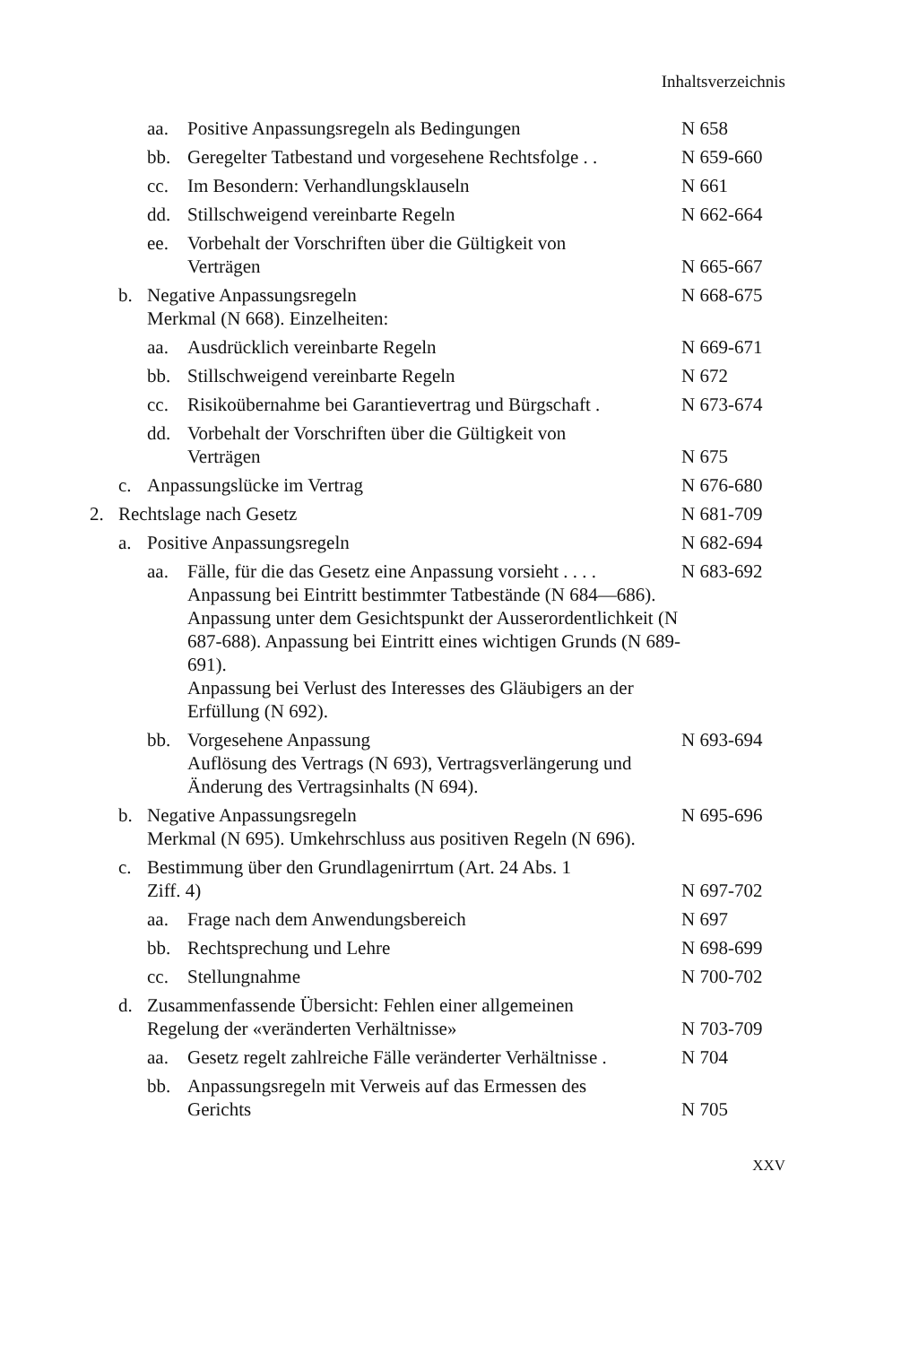Inhaltsverzeichnis
aa. Positive Anpassungsregeln als Bedingungen N 658
bb. Geregelter Tatbestand und vorgesehene Rechtsfolge . . N 659-660
cc. Im Besondern: Verhandlungsklauseln N 661
dd. Stillschweigend vereinbarte Regeln N 662-664
ee. Vorbehalt der Vorschriften über die Gültigkeit von
Verträgen
N 665-667
b. Negative Anpassungsregeln
Merkmal (N 668). Einzelheiten: N 668-675
aa. Ausdrücklich vereinbarte Regeln N 669-671
bb. Stillschweigend vereinbarte Regeln N 672
cc. Risikoübernahme bei Garantievertrag und Bürgschaft . N 673-674
dd. Vorbehalt der Vorschriften über die Gültigkeit von
Verträgen
N 675
c. Anpassungslücke im Vertrag N 676-680
2. Rechtslage nach Gesetz N 681-709
a. Positive Anpassungsregeln N 682-694
aa. Fälle, für die das Gesetz eine Anpassung vorsieht . . . .
Anpassung bei Eintritt bestimmter Tatbestände (N 684—686). Anpassung unter dem Gesichtspunkt der Ausserordentlichkeit (N 687-688). Anpassung bei Eintritt eines wichtigen Grunds (N 689-691).
Anpassung bei Verlust des Interesses des Gläubigers an der Erfüllung (N 692). N 683-692
bb. Vorgesehene Anpassung
Auflösung des Vertrags (N 693), Vertragsverlängerung und Änderung des Vertragsinhalts (N 694). N 693-694
b. Negative Anpassungsregeln
Merkmal (N 695). Umkehrschluss aus positiven Regeln (N 696). N 695-696
c. Bestimmung über den Grundlagenirrtum (Art. 24 Abs. 1
Ziff. 4)
N 697-702
aa. Frage nach dem Anwendungsbereich N 697
bb. Rechtsprechung und Lehre N 698-699
cc. Stellungnahme N 700-702
d. Zusammenfassende Übersicht: Fehlen einer allgemeinen
Regelung der «veränderten Verhältnisse»
N 703-709
aa. Gesetz regelt zahlreiche Fälle veränderter Verhältnisse . N 704
bb. Anpassungsregeln mit Verweis auf das Ermessen des
Gerichts
N 705
XXV